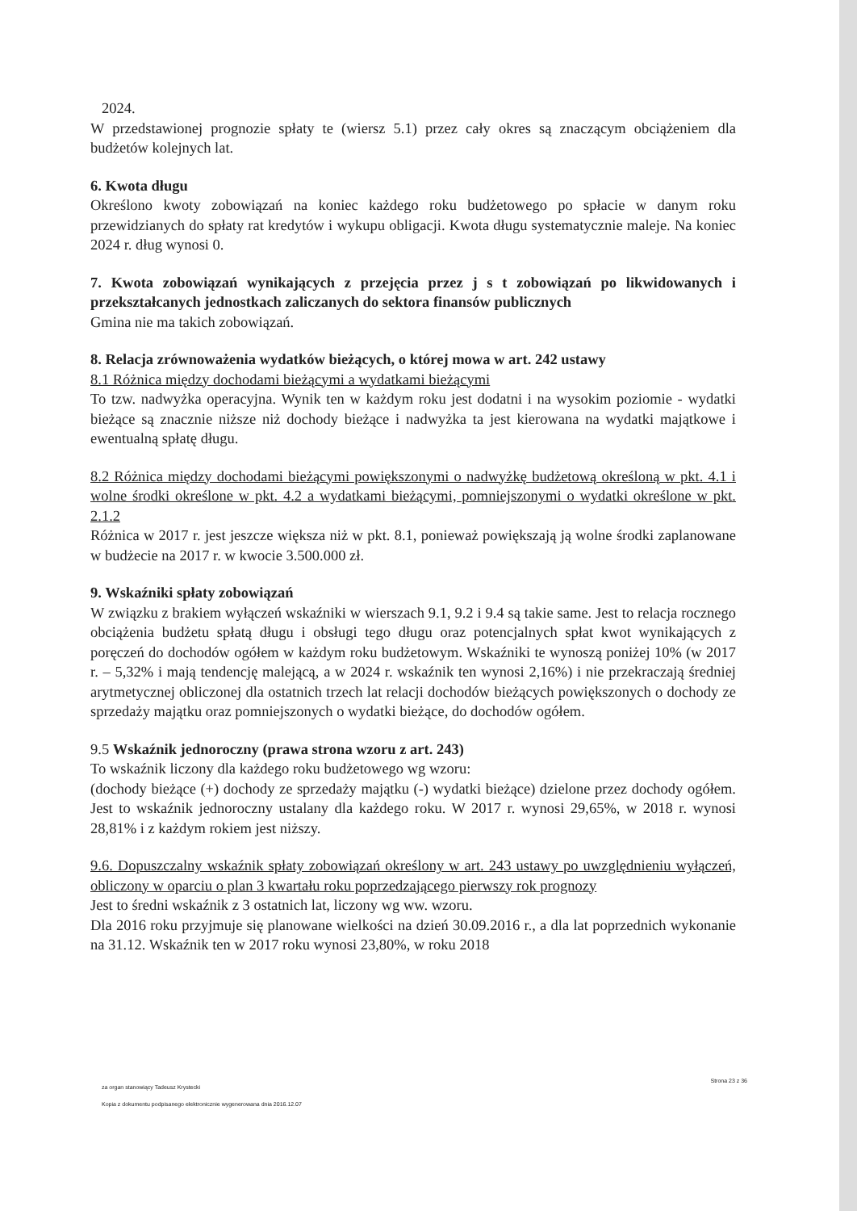2024.
W przedstawionej prognozie spłaty te (wiersz 5.1) przez cały okres są znaczącym obciążeniem dla budżetów kolejnych lat.
6. Kwota długu
Określono kwoty zobowiązań na koniec każdego roku budżetowego po spłacie w danym roku przewidzianych do spłaty rat kredytów i wykupu obligacji. Kwota długu systematycznie maleje. Na koniec 2024 r. dług wynosi 0.
7. Kwota zobowiązań wynikających z przejęcia przez j s t zobowiązań po likwidowanych i przekształcanych jednostkach zaliczanych do sektora finansów publicznych
Gmina nie ma takich zobowiązań.
8. Relacja zrównoważenia wydatków bieżących, o której mowa w art. 242 ustawy
8.1 Różnica między dochodami bieżącymi a wydatkami bieżącymi
To tzw. nadwyżka operacyjna. Wynik ten w każdym roku jest dodatni i na wysokim poziomie - wydatki bieżące są znacznie niższe niż dochody bieżące i nadwyżka ta jest kierowana na wydatki majątkowe i ewentualną spłatę długu.
8.2 Różnica między dochodami bieżącymi powiększonymi o nadwyżkę budżetową określoną w pkt. 4.1 i wolne środki określone w pkt. 4.2 a wydatkami bieżącymi, pomniejszonymi o wydatki określone w pkt. 2.1.2
Różnica w 2017 r. jest jeszcze większa niż w pkt. 8.1, ponieważ powiększają ją wolne środki zaplanowane w budżecie na 2017 r. w kwocie 3.500.000 zł.
9. Wskaźniki spłaty zobowiązań
W związku z brakiem wyłączeń wskaźniki w wierszach 9.1, 9.2 i 9.4 są takie same. Jest to relacja rocznego obciążenia budżetu spłatą długu i obsługi tego długu oraz potencjalnych spłat kwot wynikających z poręczeń do dochodów ogółem w każdym roku budżetowym. Wskaźniki te wynoszą poniżej 10% (w 2017 r. – 5,32% i mają tendencję malejącą, a w 2024 r. wskaźnik ten wynosi 2,16%) i nie przekraczają średniej arytmetycznej obliczonej dla ostatnich trzech lat relacji dochodów bieżących powiększonych o dochody ze sprzedaży majątku oraz pomniejszonych o wydatki bieżące, do dochodów ogółem.
9.5 Wskaźnik jednoroczny (prawa strona wzoru z art. 243)
To wskaźnik liczony dla każdego roku budżetowego wg wzoru:
(dochody bieżące (+) dochody ze sprzedaży majątku (-) wydatki bieżące) dzielone przez dochody ogółem. Jest to wskaźnik jednoroczny ustalany dla każdego roku. W 2017 r. wynosi 29,65%, w 2018 r. wynosi 28,81% i z każdym rokiem jest niższy.
9.6. Dopuszczalny wskaźnik spłaty zobowiązań określony w art. 243 ustawy po uwzględnieniu wyłączeń, obliczony w oparciu o plan 3 kwartału roku poprzedzającego pierwszy rok prognozy
Jest to średni wskaźnik z 3 ostatnich lat, liczony wg ww. wzoru.
Dla 2016 roku przyjmuje się planowane wielkości na dzień 30.09.2016 r., a dla lat poprzednich wykonanie na 31.12. Wskaźnik ten w 2017 roku wynosi 23,80%, w roku 2018
za organ stanowiący Tadeusz Krystecki
Strona 23 z 36
Kopia z dokumentu podpisanego elektronicznie wygenerowana dnia 2016.12.07